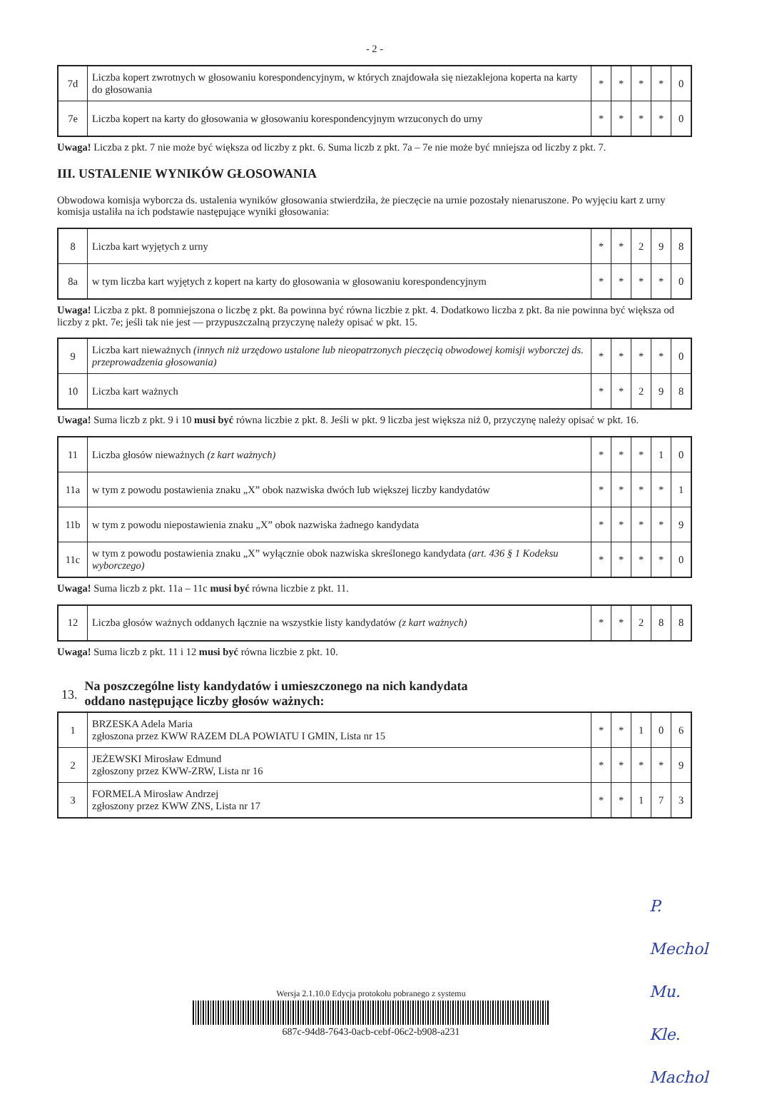- 2 -
| 7d | Liczba kopert zwrotnych w głosowaniu korespondencyjnym, w których znajdowała się niezaklejona koperta na karty do głosowania | * | * | * | * | 0 |
| 7e | Liczba kopert na karty do głosowania w głosowaniu korespondencyjnym wrzuconych do urny | * | * | * | * | 0 |
Uwaga! Liczba z pkt. 7 nie może być większa od liczby z pkt. 6. Suma liczb z pkt. 7a – 7e nie może być mniejsza od liczby z pkt. 7.
III. USTALENIE WYNIKÓW GŁOSOWANIA
Obwodowa komisja wyborcza ds. ustalenia wyników głosowania stwierdziła, że pieczęcie na urnie pozostały nienaruszone. Po wyjęciu kart z urny komisja ustaliła na ich podstawie następujące wyniki głosowania:
| 8 | Liczba kart wyjętych z urny | * | * | 2 | 9 | 8 |
| 8a | w tym liczba kart wyjętych z kopert na karty do głosowania w głosowaniu korespondencyjnym | * | * | * | * | 0 |
Uwaga! Liczba z pkt. 8 pomniejszona o liczbę z pkt. 8a powinna być równa liczbie z pkt. 4. Dodatkowo liczba z pkt. 8a nie powinna być większa od liczby z pkt. 7e; jeśli tak nie jest — przypuszczalną przyczynę należy opisać w pkt. 15.
| 9 | Liczba kart nieważnych (innych niż urzędowo ustalone lub nieopatrzonych pieczęcią obwodowej komisji wyborczej ds. przeprowadzenia głosowania) | * | * | * | * | 0 |
| 10 | Liczba kart ważnych | * | * | 2 | 9 | 8 |
Uwaga! Suma liczb z pkt. 9 i 10 musi być równa liczbie z pkt. 8. Jeśli w pkt. 9 liczba jest większa niż 0, przyczynę należy opisać w pkt. 16.
| 11 | Liczba głosów nieważnych (z kart ważnych) | * | * | * | 1 | 0 |
| 11a | w tym z powodu postawienia znaku „X” obok nazwiska dwóch lub większej liczby kandydatów | * | * | * | * | 1 |
| 11b | w tym z powodu niepostawienia znaku „X” obok nazwiska żadnego kandydata | * | * | * | * | 9 |
| 11c | w tym z powodu postawienia znaku „X” wyłącznie obok nazwiska skreślonego kandydata (art. 436 § 1 Kodeksu wyborczego) | * | * | * | * | 0 |
Uwaga! Suma liczb z pkt. 11a – 11c musi być równa liczbie z pkt. 11.
| 12 | Liczba głosów ważnych oddanych łącznie na wszystkie listy kandydatów (z kart ważnych) | * | * | 2 | 8 | 8 |
Uwaga! Suma liczb z pkt. 11 i 12 musi być równa liczbie z pkt. 10.
13.
Na poszczególne listy kandydatów i umieszczonego na nich kandydata
oddano następujące liczby głosów ważnych:
| 1 | BRZESKA Adela Maria zgłoszona przez KWW RAZEM DLA POWIATU I GMIN, Lista nr 15 | * | * | 1 | 0 | 6 |
| 2 | JEŻEWSKI Mirosław Edmund zgłoszony przez KWW-ZRW, Lista nr 16 | * | * | * | * | 9 |
| 3 | FORMELA Mirosław Andrzej zgłoszony przez KWW ZNS, Lista nr 17 | * | * | 1 | 7 | 3 |
Wersja 2.1.10.0 Edycja protokołu pobranego z systemu
687c-94d8-7643-0acb-cebf-06c2-b908-a231
P.
Mechol
Mu.
Kle.
Machol